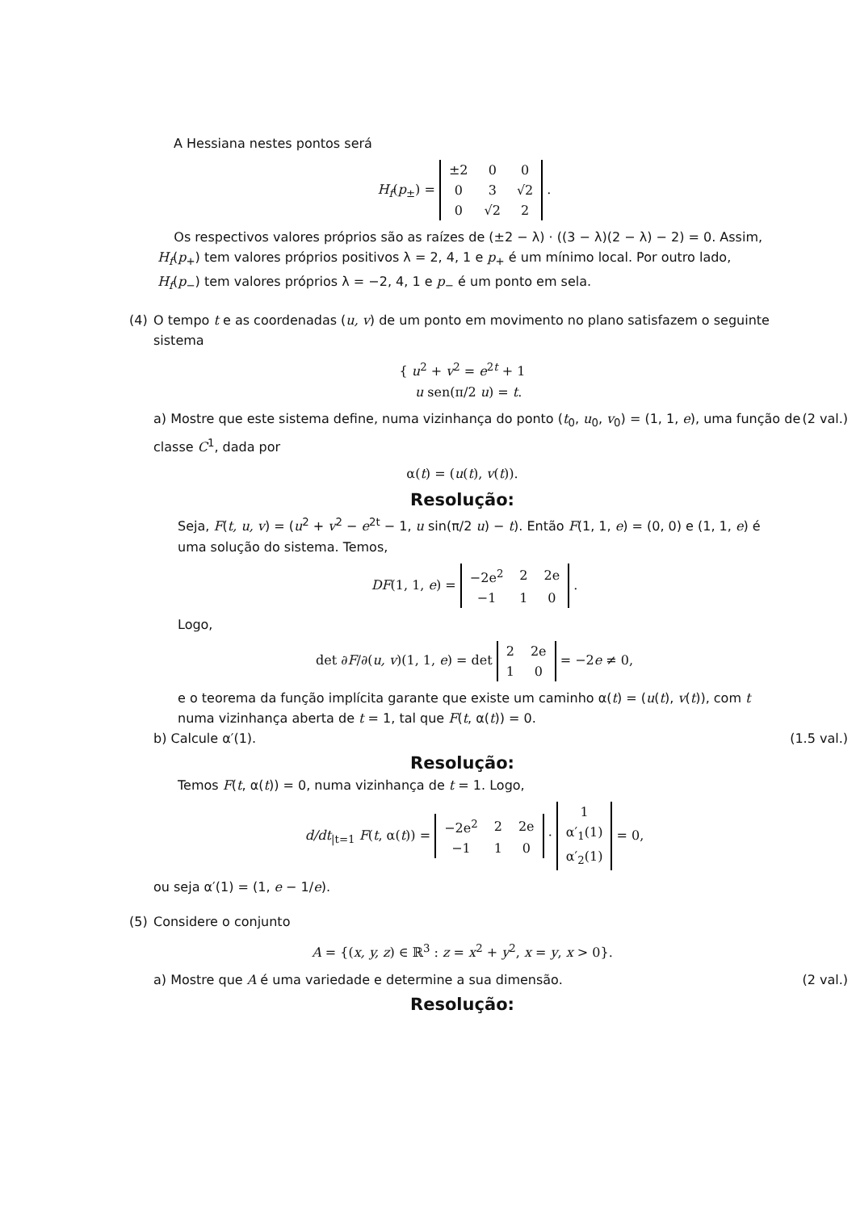A Hessiana nestes pontos será
H<sub>f</sub>(p<sub>±</sub>) =
| ±2 | 0 | 0 |
| 0 | 3 | √2 |
| 0 | √2 | 2 |
.
Os respectivos valores próprios são as raízes de (±2 − λ) · ((3 − λ)(2 − λ) − 2) = 0. Assim, H<sub>f</sub>(p<sub>+</sub>) tem valores próprios positivos λ = 2, 4, 1 e p<sub>+</sub> é um mínimo local. Por outro lado, H<sub>f</sub>(p<sub>−</sub>) tem valores próprios λ = −2, 4, 1 e p<sub>−</sub> é um ponto em sela.
(4) O tempo t e as coordenadas (u, v) de um ponto em movimento no plano satisfazem o seguinte sistema
{ u<sup>2</sup> + v<sup>2</sup> = e<sup>2t</sup> + 1
u sen(π/2 u) = t.
a) Mostre que este sistema define, numa vizinhança do ponto (t<sub>0</sub>, u<sub>0</sub>, v<sub>0</sub>) = (1, 1, e), uma função de classe C<sup>1</sup>, dada por (2 val.)
α(t) = (u(t), v(t)).
Resolução:
Seja, F(t, u, v) = (u<sup>2</sup> + v<sup>2</sup> − e<sup>2t</sup> − 1, u sin(π/2 u) − t). Então F(1, 1, e) = (0, 0) e (1, 1, e) é uma solução do sistema. Temos,
DF(1, 1, e) =
| −2e<sup>2</sup> | 2 | 2e |
| −1 | 1 | 0 |
.
Logo,
det ∂F/∂(u, v)(1, 1, e) = det
| 2 | 2e |
| 1 | 0 |
= −2e ≠ 0,
e o teorema da função implícita garante que existe um caminho α(t) = (u(t), v(t)), com t numa vizinhança aberta de t = 1, tal que F(t, α(t)) = 0.
b) Calcule α′(1). (1.5 val.)
Resolução:
Temos F(t, α(t)) = 0, numa vizinhança de t = 1. Logo,
d/dt<sub>|t=1</sub> F(t, α(t)) =
| −2e<sup>2</sup> | 2 | 2e |
| −1 | 1 | 0 |
·
| 1 |
| α′<sub>1</sub>(1) |
| α′<sub>2</sub>(1) |
= 0,
ou seja α′(1) = (1, e − 1/e).
(5) Considere o conjunto
A = {(x, y, z) ∈ ℝ<sup>3</sup> : z = x<sup>2</sup> + y<sup>2</sup>, x = y, x > 0}.
a) Mostre que A é uma variedade e determine a sua dimensão. (2 val.)
Resolução: